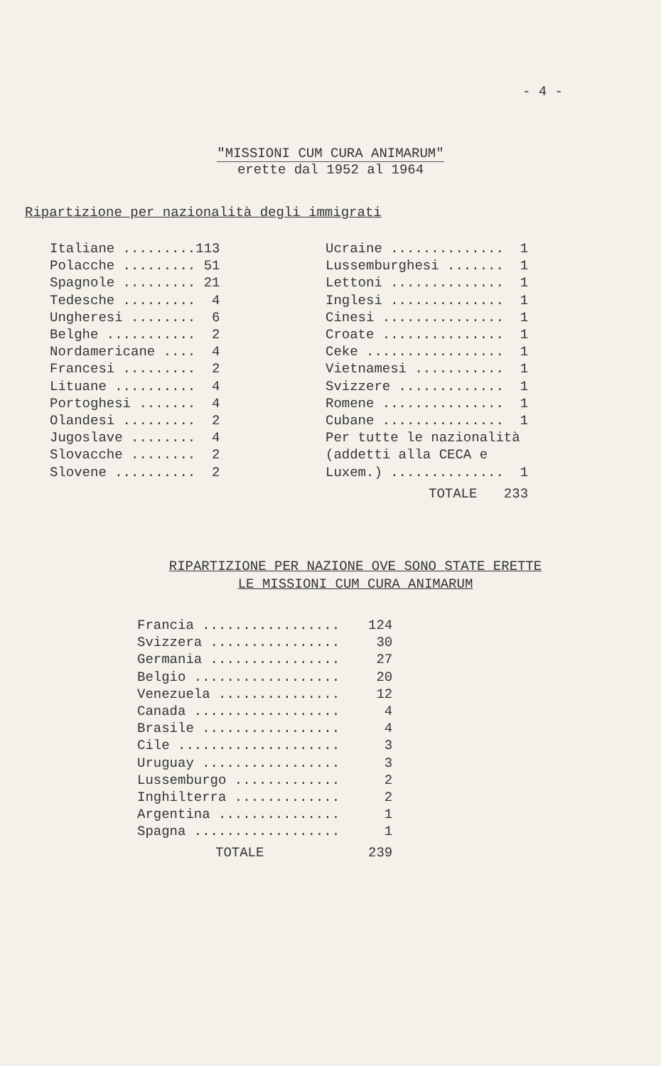- 4 -
"MISSIONI CUM CURA ANIMARUM"
erette dal 1952 al 1964
Ripartizione per nazionalità degli immigrati
| Italiane ......... | 113 |
| Polacche ......... | 51 |
| Spagnole ......... | 21 |
| Tedesche ......... | 4 |
| Ungheresi ........ | 6 |
| Belghe ........... | 2 |
| Nordamericane .... | 4 |
| Francesi ......... | 2 |
| Lituane .......... | 4 |
| Portoghesi ....... | 4 |
| Olandesi ......... | 2 |
| Jugoslave ........ | 4 |
| Slovacche ........ | 2 |
| Slovene .......... | 2 |
| Ucraine .............. | 1 |
| Lussemburghesi ....... | 1 |
| Lettoni .............. | 1 |
| Inglesi .............. | 1 |
| Cinesi ............... | 1 |
| Croate ............... | 1 |
| Ceke ................. | 1 |
| Vietnamesi ........... | 1 |
| Svizzere ............. | 1 |
| Romene ............... | 1 |
| Cubane ............... | 1 |
| Per tutte le nazionalità | |
| (addetti alla CECA e | |
| Luxem.) .............. | 1 |
| TOTALE | 233 |
RIPARTIZIONE PER NAZIONE OVE SONO STATE ERETTE
LE MISSIONI CUM CURA ANIMARUM
| Francia ................. | 124 |
| Svizzera ................ | 30 |
| Germania ................ | 27 |
| Belgio .................. | 20 |
| Venezuela ............... | 12 |
| Canada .................. | 4 |
| Brasile ................. | 4 |
| Cile .................... | 3 |
| Uruguay ................. | 3 |
| Lussemburgo ............. | 2 |
| Inghilterra ............. | 2 |
| Argentina ............... | 1 |
| Spagna .................. | 1 |
| TOTALE | 239 |